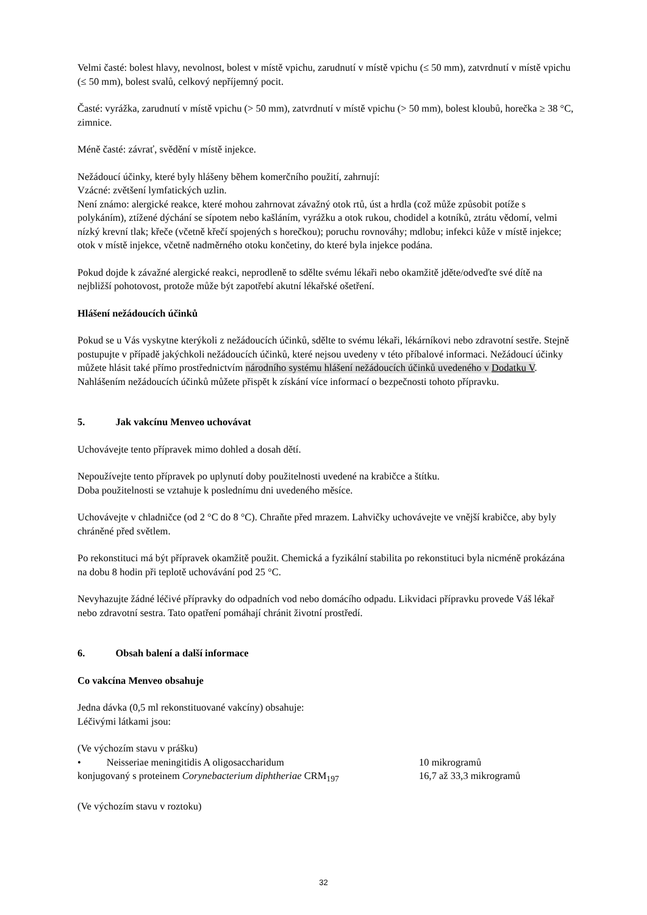Velmi časté: bolest hlavy, nevolnost, bolest v místě vpichu, zarudnutí v místě vpichu (≤ 50 mm), zatvrdnutí v místě vpichu (≤ 50 mm), bolest svalů, celkový nepříjemný pocit.
Časté: vyrážka, zarudnutí v místě vpichu (> 50 mm), zatvrdnutí v místě vpichu (> 50 mm), bolest kloubů, horečka ≥ 38 °C, zimnice.
Méně časté: závrať, svědění v místě injekce.
Nežádoucí účinky, které byly hlášeny během komerčního použití, zahrnují:
Vzácné: zvětšení lymfatických uzlin.
Není známo: alergické reakce, které mohou zahrnovat závažný otok rtů, úst a hrdla (což může způsobit potíže s polykáním), ztížené dýchání se sípotem nebo kašláním, vyrážku a otok rukou, chodidel a kotníků, ztrátu vědomí, velmi nízký krevní tlak; křeče (včetně křečí spojených s horečkou); poruchu rovnováhy; mdlobu; infekci kůže v místě injekce; otok v místě injekce, včetně nadměrného otoku končetiny, do které byla injekce podána.
Pokud dojde k závažné alergické reakci, neprodleně to sdělte svému lékaři nebo okamžitě jděte/odveďte své dítě na nejbližší pohotovost, protože může být zapotřebí akutní lékařské ošetření.
Hlášení nežádoucích účinků
Pokud se u Vás vyskytne kterýkoli z nežádoucích účinků, sdělte to svému lékaři, lékárníkovi nebo zdravotní sestře. Stejně postupujte v případě jakýchkoli nežádoucích účinků, které nejsou uvedeny v této příbalové informaci. Nežádoucí účinky můžete hlásit také přímo prostřednictvím národního systému hlášení nežádoucích účinků uvedeného v Dodatku V. Nahlášením nežádoucích účinků můžete přispět k získání více informací o bezpečnosti tohoto přípravku.
5. Jak vakcínu Menveo uchovávat
Uchovávejte tento přípravek mimo dohled a dosah dětí.
Nepoužívejte tento přípravek po uplynutí doby použitelnosti uvedené na krabičce a štítku.
Doba použitelnosti se vztahuje k poslednímu dni uvedeného měsíce.
Uchovávejte v chladničce (od 2 °C do 8 °C). Chraňte před mrazem. Lahvičky uchovávejte ve vnější krabičce, aby byly chráněné před světlem.
Po rekonstituci má být přípravek okamžitě použit. Chemická a fyzikální stabilita po rekonstituci byla nicméně prokázána na dobu 8 hodin při teplotě uchovávání pod 25 °C.
Nevyhazujte žádné léčivé přípravky do odpadních vod nebo domácího odpadu. Likvidaci přípravku provede Váš lékař nebo zdravotní sestra. Tato opatření pomáhají chránit životní prostředí.
6. Obsah balení a další informace
Co vakcína Menveo obsahuje
Jedna dávka (0,5 ml rekonstituované vakcíny) obsahuje:
Léčivými látkami jsou:
(Ve výchozím stavu v prášku)
• Neisseriae meningitidis A oligosaccharidum 10 mikrogramů
konjugovaný s proteinem Corynebacterium diphtheriae CRM<sub>197</sub> 16,7 až 33,3 mikrogramů
(Ve výchozím stavu v roztoku)
32